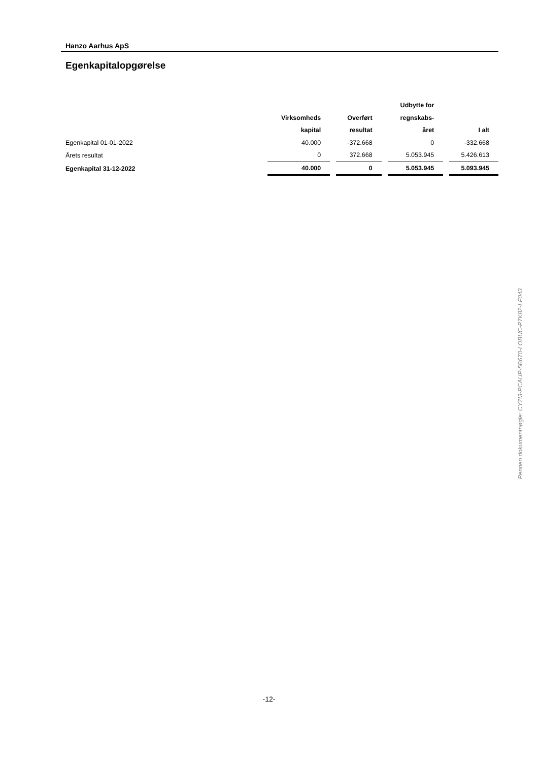Hanzo Aarhus ApS
Egenkapitalopgørelse
| | | | | | Udbytte for | | |
| --- | --- | --- | --- | --- | --- | --- | --- |
| | Virksomheds | | Overført | | regnskabs- | | |
| | kapital | | resultat | | året | | I alt |
| Egenkapital 01-01-2022 | 40.000 | | -372.668 | | 0 | | -332.668 |
| Årets resultat | 0 | | 372.668 | | 5.053.945 | | 5.426.613 |
| Egenkapital 31-12-2022 | 40.000 | | 0 | | 5.053.945 | | 5.093.945 |
Penneo dokumentnøgle: CYZI3-PCAUP-5B670-LOBUC-P7K82-LF043
-12-